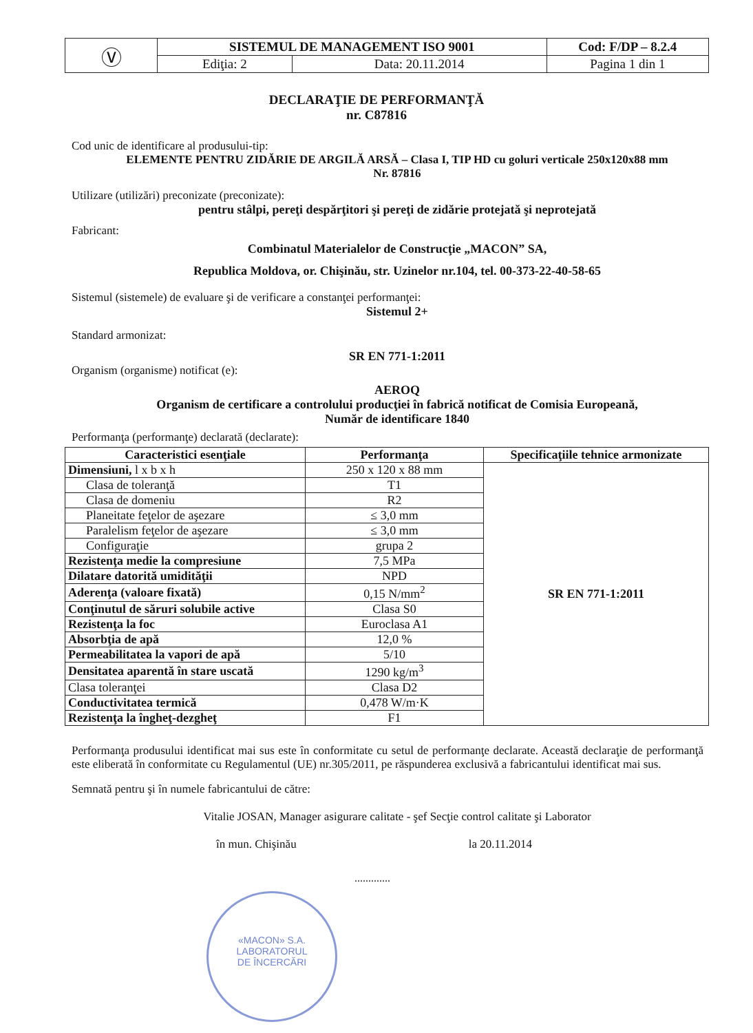| Ⓥ | SISTEMUL DE MANAGEMENT ISO 9001 | | Cod: F/DP – 8.2.4 |
| | Ediţia: 2 | Data: 20.11.2014 | Pagina 1 din 1 |
DECLARAŢIE DE PERFORMANŢĂ
nr. C87816
Cod unic de identificare al produsului-tip:
ELEMENTE PENTRU ZIDĂRIE DE ARGILĂ ARSĂ – Clasa I, TIP HD cu goluri verticale 250x120x88 mm
Nr. 87816
Utilizare (utilizări) preconizate (preconizate):
pentru stâlpi, pereţi despărţitori şi pereţi de zidărie protejată şi neprotejată
Fabricant:
Combinatul Materialelor de Construcţie „MACON” SA,
Republica Moldova, or. Chişinău, str. Uzinelor nr.104, tel. 00-373-22-40-58-65
Sistemul (sistemele) de evaluare şi de verificare a constanţei performanţei:
Sistemul 2+
Standard armonizat:
SR EN 771-1:2011
Organism (organisme) notificat (e):
AEROQ
Organism de certificare a controlului producţiei în fabrică notificat de Comisia Europeană,
Număr de identificare 1840
Performanţa (performanţe) declarată (declarate):
| Caracteristici esenţiale | Performanţa | Specificaţiile tehnice armonizate |
| --- | --- | --- |
| Dimensiuni, l x b x h | 250 x 120 x 88 mm | SR EN 771-1:2011 |
| Clasa de toleranţă | T1 | |
| Clasa de domeniu | R2 | |
| Planeitate feţelor de aşezare | ≤ 3,0 mm | |
| Paralelism feţelor de aşezare | ≤ 3,0 mm | |
| Configuraţie | grupa 2 | |
| Rezistenţa medie la compresiune | 7,5 MPa | |
| Dilatare datorită umidităţii | NPD | |
| Aderenţa (valoare fixată) | 0,15 N/mm<sup>2</sup> | |
| Conţinutul de săruri solubile active | Clasa S0 | |
| Rezistenţa la foc | Euroclasa A1 | |
| Absorbţia de apă | 12,0 % | |
| Permeabilitatea la vapori de apă | 5/10 | |
| Densitatea aparentă în stare uscată | 1290 kg/m<sup>3</sup> | |
| Clasa toleranţei | Clasa D2 | |
| Conductivitatea termică | 0,478 W/m·K | |
| Rezistenţa la îngheţ-dezgheţ | F1 | |
Performanţa produsului identificat mai sus este în conformitate cu setul de performanţe declarate. Această declaraţie de performanţă este eliberată în conformitate cu Regulamentul (UE) nr.305/2011, pe răspunderea exclusivă a fabricantului identificat mai sus.
Semnată pentru şi în numele fabricantului de către:
Vitalie JOSAN, Manager asigurare calitate - şef Secţie control calitate şi Laborator
în mun. Chişinău la 20.11.2014
.............
«MACON» S.A.
LABORATORUL
DE ÎNCERCĂRI